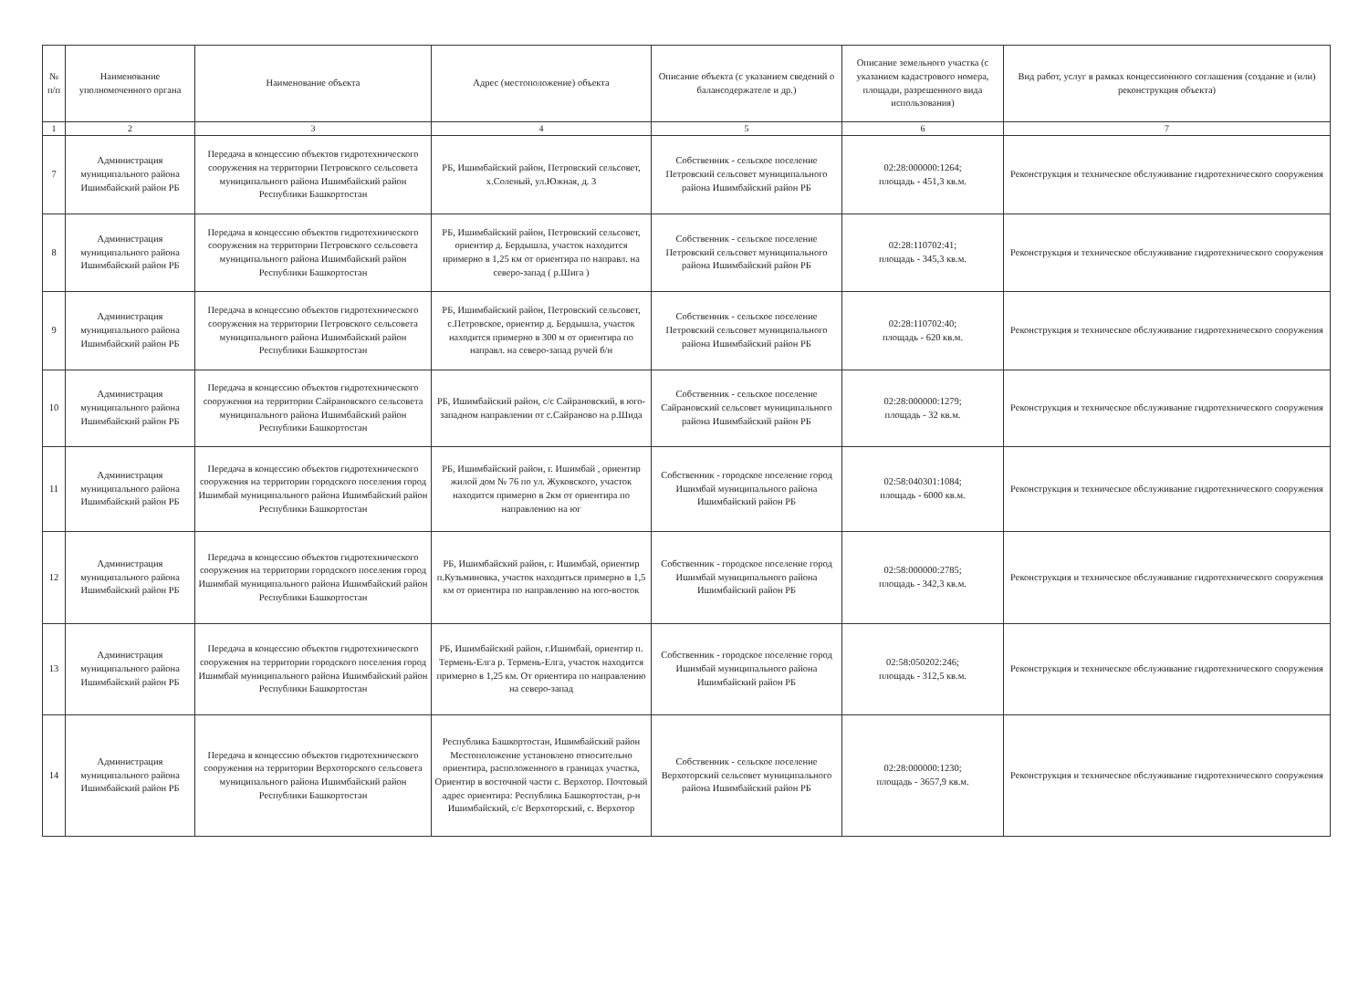| № п/п | Наименование уполномоченного органа | Наименование объекта | Адрес (местоположение) объекта | Описание объекта (с указанием сведений о балансодержателе и др.) | Описание земельного участка (с указанием кадастрового номера, площади, разрешенного вида использования) | Вид работ, услуг в рамках концессионного соглашения (создание и (или) реконструкция объекта) |
| --- | --- | --- | --- | --- | --- | --- |
| 1 | 2 | 3 | 4 | 5 | 6 | 7 |
| 7 | Администрация муниципального района Ишимбайский район РБ | Передача в концессию объектов гидротехнического сооружения на территории Петровского сельсовета муниципального района Ишимбайский район Республики Башкортостан | РБ, Ишимбайский район, Петровский сельсовет, х.Соленый, ул.Южная, д. 3 | Собственник - сельское поселение Петровский сельсовет муниципального района Ишимбайский район РБ | 02:28:000000:1264; площадь - 451,3 кв.м. | Реконструкция и техническое обслуживание гидротехнического сооружения |
| 8 | Администрация муниципального района Ишимбайский район РБ | Передача в концессию объектов гидротехнического сооружения на территории Петровского сельсовета муниципального района Ишимбайский район Республики Башкортостан | РБ, Ишимбайский район, Петровский сельсовет, ориентир д. Бердышла, участок находится примерно в 1,25 км от ориентира по направл. на северо-запад ( р.Шига ) | Собственник - сельское поселение Петровский сельсовет муниципального района Ишимбайский район РБ | 02:28:110702:41; площадь - 345,3 кв.м. | Реконструкция и техническое обслуживание гидротехнического сооружения |
| 9 | Администрация муниципального района Ишимбайский район РБ | Передача в концессию объектов гидротехнического сооружения на территории Петровского сельсовета муниципального района Ишимбайский район Республики Башкортостан | РБ, Ишимбайский район, Петровский сельсовет, с.Петровское, ориентир д. Бердышла, участок находится примерно в 300 м от ориентира по направл. на северо-запад ручей б/н | Собственник - сельское поселение Петровский сельсовет муниципального района Ишимбайский район РБ | 02:28:110702:40; площадь - 620 кв.м. | Реконструкция и техническое обслуживание гидротехнического сооружения |
| 10 | Администрация муниципального района Ишимбайский район РБ | Передача в концессию объектов гидротехнического сооружения на территории Сайрановского сельсовета муниципального района Ишимбайский район Республики Башкортостан | РБ, Ишимбайский район, с/с Сайрановский, в юго-западном направлении от с.Сайраново на р.Шида | Собственник - сельское поселение Сайрановский сельсовет муниципального района Ишимбайский район РБ | 02:28:000000:1279; площадь - 32 кв.м. | Реконструкция и техническое обслуживание гидротехнического сооружения |
| 11 | Администрация муниципального района Ишимбайский район РБ | Передача в концессию объектов гидротехнического сооружения на территории городского поселения город Ишимбай муниципального района Ишимбайский район Республики Башкортостан | РБ, Ишимбайский район, г. Ишимбай , ориентир жилой дом № 76 по ул. Жуковского, участок находится примерно в 2км от ориентира по направлению на юг | Собственник - городское поселение город Ишимбай муниципального района Ишимбайский район РБ | 02:58:040301:1084; площадь - 6000 кв.м. | Реконструкция и техническое обслуживание гидротехнического сооружения |
| 12 | Администрация муниципального района Ишимбайский район РБ | Передача в концессию объектов гидротехнического сооружения на территории городского поселения город Ишимбай муниципального района Ишимбайский район Республики Башкортостан | РБ, Ишимбайский район, г. Ишимбай, ориентир п.Кузьминовка, участок находиться примерно в 1,5 км от ориентира по направлению на юго-восток | Собственник - городское поселение город Ишимбай муниципального района Ишимбайский район РБ | 02:58:000000:2785; площадь - 342,3 кв.м. | Реконструкция и техническое обслуживание гидротехнического сооружения |
| 13 | Администрация муниципального района Ишимбайский район РБ | Передача в концессию объектов гидротехнического сооружения на территории городского поселения город Ишимбай муниципального района Ишимбайский район Республики Башкортостан | РБ, Ишимбайский район, г.Ишимбай, ориентир п. Термень-Елга р. Термень-Елга, участок находится примерно в 1,25 км. От ориентира по направлению на северо-запад | Собственник - городское поселение город Ишимбай муниципального района Ишимбайский район РБ | 02:58:050202:246; площадь - 312,5 кв.м. | Реконструкция и техническое обслуживание гидротехнического сооружения |
| 14 | Администрация муниципального района Ишимбайский район РБ | Передача в концессию объектов гидротехнического сооружения на территории Верхоторского сельсовета муниципального района Ишимбайский район Республики Башкортостан | Республика Башкортостан, Ишимбайский район Местоположение установлено относительно ориентира, расположенного в границах участка, Ориентир в восточной части с. Верхотор. Почтовый адрес ориентира: Республика Башкортостан, р-н Ишимбайский, с/с Верхоторский, с. Верхотор | Собственник - сельское поселение Верхоторский сельсовет муниципального района Ишимбайский район РБ | 02:28:000000:1230; площадь - 3657,9 кв.м. | Реконструкция и техническое обслуживание гидротехнического сооружения |